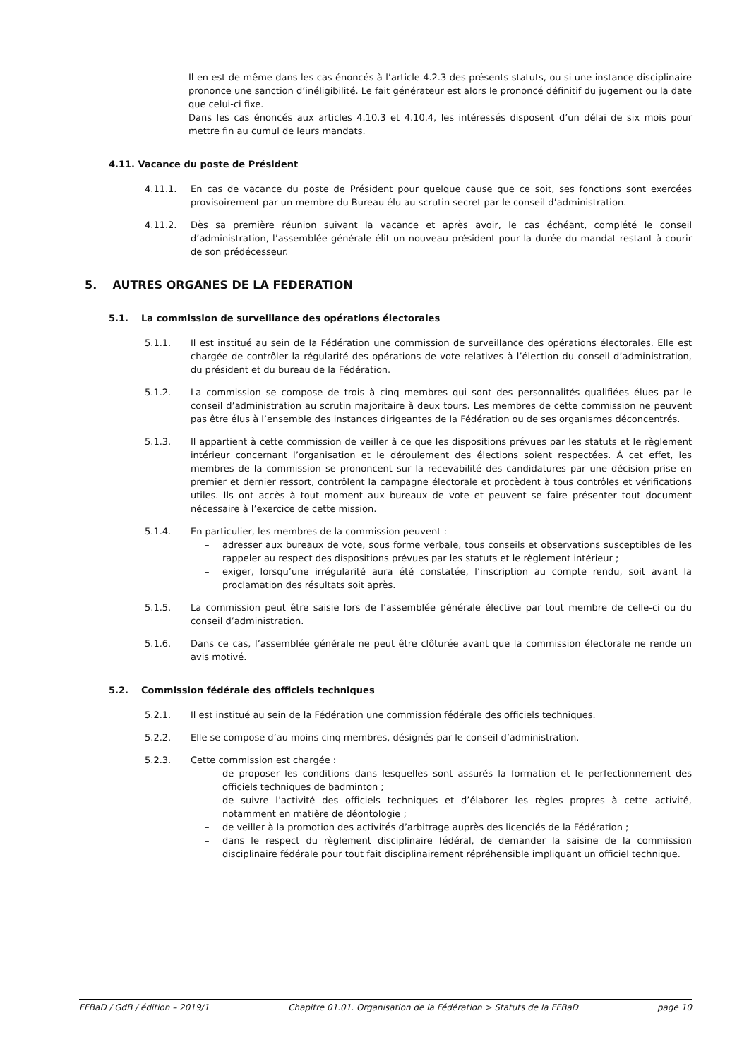Il en est de même dans les cas énoncés à l’article 4.2.3 des présents statuts, ou si une instance disciplinaire prononce une sanction d’inéligibilité. Le fait générateur est alors le prononcé définitif du jugement ou la date que celui-ci fixe.
Dans les cas énoncés aux articles 4.10.3 et 4.10.4, les intéressés disposent d’un délai de six mois pour mettre fin au cumul de leurs mandats.
4.11. Vacance du poste de Président
4.11.1. En cas de vacance du poste de Président pour quelque cause que ce soit, ses fonctions sont exercées provisoirement par un membre du Bureau élu au scrutin secret par le conseil d’administration.
4.11.2. Dès sa première réunion suivant la vacance et après avoir, le cas échéant, complété le conseil d’administration, l’assemblée générale élit un nouveau président pour la durée du mandat restant à courir de son prédécesseur.
5. AUTRES ORGANES DE LA FEDERATION
5.1. La commission de surveillance des opérations électorales
5.1.1. Il est institué au sein de la Fédération une commission de surveillance des opérations électorales. Elle est chargée de contrôler la régularité des opérations de vote relatives à l’élection du conseil d’administration, du président et du bureau de la Fédération.
5.1.2. La commission se compose de trois à cinq membres qui sont des personnalités qualifiées élues par le conseil d’administration au scrutin majoritaire à deux tours. Les membres de cette commission ne peuvent pas être élus à l’ensemble des instances dirigeantes de la Fédération ou de ses organismes déconcentrés.
5.1.3. Il appartient à cette commission de veiller à ce que les dispositions prévues par les statuts et le règlement intérieur concernant l’organisation et le déroulement des élections soient respectées. À cet effet, les membres de la commission se prononcent sur la recevabilité des candidatures par une décision prise en premier et dernier ressort, contrôlent la campagne électorale et procèdent à tous contrôles et vérifications utiles. Ils ont accès à tout moment aux bureaux de vote et peuvent se faire présenter tout document nécessaire à l’exercice de cette mission.
5.1.4. En particulier, les membres de la commission peuvent :
– adresser aux bureaux de vote, sous forme verbale, tous conseils et observations susceptibles de les rappeler au respect des dispositions prévues par les statuts et le règlement intérieur ;
– exiger, lorsqu’une irrégularité aura été constatée, l’inscription au compte rendu, soit avant la proclamation des résultats soit après.
5.1.5. La commission peut être saisie lors de l’assemblée générale élective par tout membre de celle-ci ou du conseil d’administration.
5.1.6. Dans ce cas, l’assemblée générale ne peut être clôturée avant que la commission électorale ne rende un avis motivé.
5.2. Commission fédérale des officiels techniques
5.2.1. Il est institué au sein de la Fédération une commission fédérale des officiels techniques.
5.2.2. Elle se compose d’au moins cinq membres, désignés par le conseil d’administration.
5.2.3. Cette commission est chargée :
– de proposer les conditions dans lesquelles sont assurés la formation et le perfectionnement des officiels techniques de badminton ;
– de suivre l’activité des officiels techniques et d’élaborer les règles propres à cette activité, notamment en matière de déontologie ;
– de veiller à la promotion des activités d’arbitrage auprès des licenciés de la Fédération ;
– dans le respect du règlement disciplinaire fédéral, de demander la saisine de la commission disciplinaire fédérale pour tout fait disciplinairement répréhensible impliquant un officiel technique.
FFBaD / GdB / édition – 2019/1 Chapitre 01.01. Organisation de la Fédération > Statuts de la FFBaD page 10